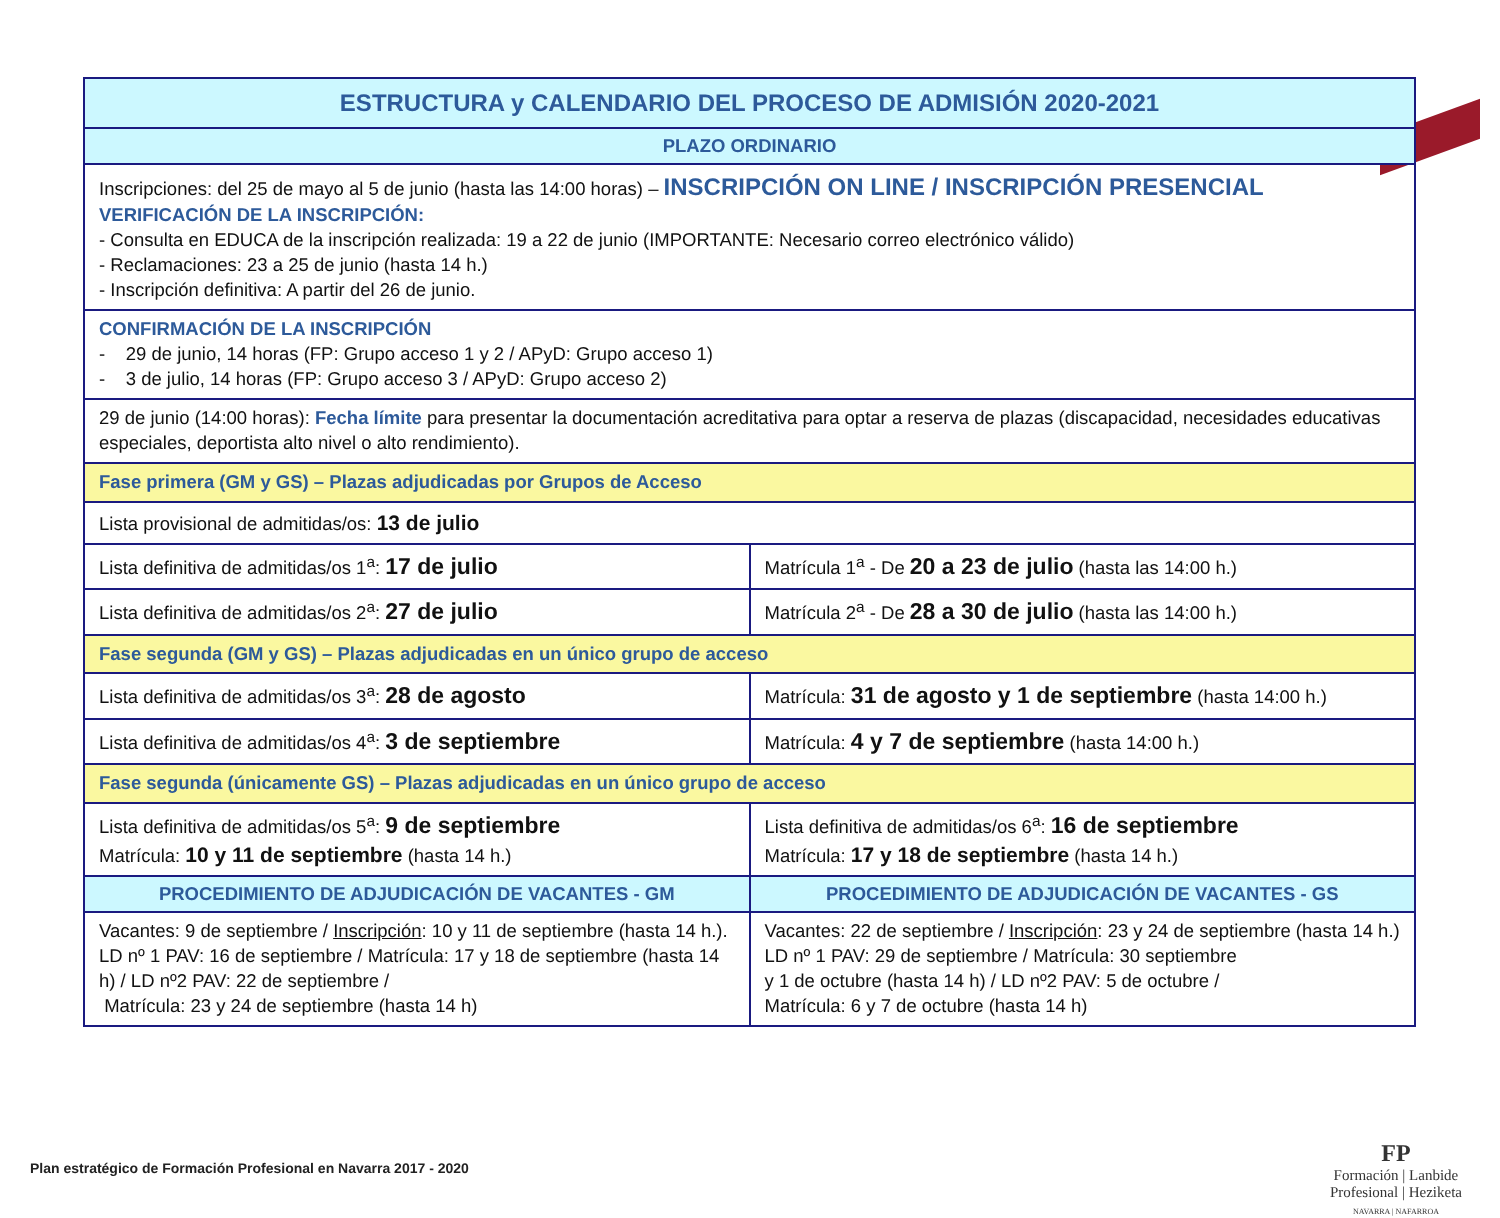| ESTRUCTURA y CALENDARIO DEL PROCESO DE ADMISIÓN 2020-2021 | |
| --- | --- |
| PLAZO ORDINARIO | |
| Inscripciones: del 25 de mayo al 5 de junio (hasta las 14:00 horas) – INSCRIPCIÓN ON LINE / INSCRIPCIÓN PRESENCIAL VERIFICACIÓN DE LA INSCRIPCIÓN: - Consulta en EDUCA de la inscripción realizada: 19 a 22 de junio (IMPORTANTE: Necesario correo electrónico válido) - Reclamaciones: 23 a 25 de junio (hasta 14 h.) - Inscripción definitiva: A partir del 26 de junio. | |
| CONFIRMACIÓN DE LA INSCRIPCIÓN - 29 de junio, 14 horas (FP: Grupo acceso 1 y 2 / APyD: Grupo acceso 1) - 3 de julio, 14 horas (FP: Grupo acceso 3 / APyD: Grupo acceso 2) | |
| 29 de junio (14:00 horas): Fecha límite para presentar la documentación acreditativa para optar a reserva de plazas (discapacidad, necesidades educativas especiales, deportista alto nivel o alto rendimiento). | |
| Fase primera (GM y GS) – Plazas adjudicadas por Grupos de Acceso | |
| Lista provisional de admitidas/os: 13 de julio | |
| Lista definitiva de admitidas/os 1<sup>a</sup>: 17 de julio | Matrícula 1<sup>a</sup> - De 20 a 23 de julio (hasta las 14:00 h.) |
| Lista definitiva de admitidas/os 2<sup>a</sup>: 27 de julio | Matrícula 2<sup>a</sup> - De 28 a 30 de julio (hasta las 14:00 h.) |
| Fase segunda (GM y GS) – Plazas adjudicadas en un único grupo de acceso | |
| Lista definitiva de admitidas/os 3<sup>a</sup>: 28 de agosto | Matrícula: 31 de agosto y 1 de septiembre (hasta 14:00 h.) |
| Lista definitiva de admitidas/os 4<sup>a</sup>: 3 de septiembre | Matrícula: 4 y 7 de septiembre (hasta 14:00 h.) |
| Fase segunda (únicamente GS) – Plazas adjudicadas en un único grupo de acceso | |
| Lista definitiva de admitidas/os 5<sup>a</sup>: 9 de septiembre Matrícula: 10 y 11 de septiembre (hasta 14 h.) | Lista definitiva de admitidas/os 6<sup>a</sup>: 16 de septiembre Matrícula: 17 y 18 de septiembre (hasta 14 h.) |
| PROCEDIMIENTO DE ADJUDICACIÓN DE VACANTES - GM | PROCEDIMIENTO DE ADJUDICACIÓN DE VACANTES - GS |
| Vacantes: 9 de septiembre / Inscripción : 10 y 11 de septiembre (hasta 14 h.). LD nº 1 PAV: 16 de septiembre / Matrícula: 17 y 18 de septiembre (hasta 14 h) / LD nº2 PAV: 22 de septiembre / Matrícula: 23 y 24 de septiembre (hasta 14 h) | Vacantes: 22 de septiembre / Inscripción : 23 y 24 de septiembre (hasta 14 h.) LD nº 1 PAV: 29 de septiembre / Matrícula: 30 septiembre y 1 de octubre (hasta 14 h) / LD nº2 PAV: 5 de octubre / Matrícula: 6 y 7 de octubre (hasta 14 h) |
Plan estratégico de Formación Profesional en Navarra 2017 - 2020
FP
Formación | Lanbide
Profesional | Heziketa
NAVARRA | NAFARROA